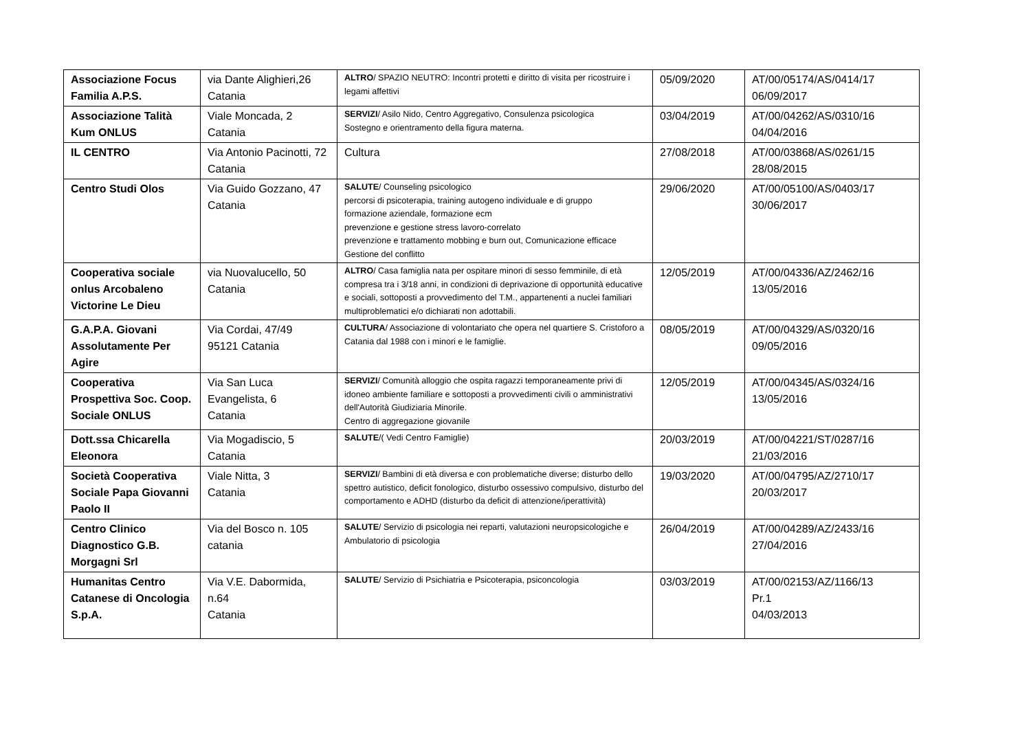| Associazione Focus Familia A.P.S. | via Dante Alighieri,26 Catania | ALTRO / SPAZIO NEUTRO: Incontri protetti e diritto di visita per ricostruire i legami affettivi | 05/09/2020 | AT/00/05174/AS/0414/17 06/09/2017 |
| Associazione Talità Kum ONLUS | Viale Moncada, 2 Catania | SERVIZI / Asilo Nido, Centro Aggregativo, Consulenza psicologica Sostegno e orientramento della figura materna. | 03/04/2019 | AT/00/04262/AS/0310/16 04/04/2016 |
| IL CENTRO | Via Antonio Pacinotti, 72 Catania | Cultura | 27/08/2018 | AT/00/03868/AS/0261/15 28/08/2015 |
| Centro Studi Olos | Via Guido Gozzano, 47 Catania | SALUTE / Counseling psicologico percorsi di psicoterapia, training autogeno individuale e di gruppo formazione aziendale, formazione ecm prevenzione e gestione stress lavoro-correlato prevenzione e trattamento mobbing e burn out, Comunicazione efficace Gestione del conflitto | 29/06/2020 | AT/00/05100/AS/0403/17 30/06/2017 |
| Cooperativa sociale onlus Arcobaleno Victorine Le Dieu | via Nuovalucello, 50 Catania | ALTRO / Casa famiglia nata per ospitare minori di sesso femminile, di età compresa tra i 3/18 anni, in condizioni di deprivazione di opportunità educative e sociali, sottoposti a provvedimento del T.M., appartenenti a nuclei familiari multiproblematici e/o dichiarati non adottabili. | 12/05/2019 | AT/00/04336/AZ/2462/16 13/05/2016 |
| G.A.P.A. Giovani Assolutamente Per Agire | Via Cordai, 47/49 95121 Catania | CULTURA / Associazione di volontariato che opera nel quartiere S. Cristoforo a Catania dal 1988 con i minori e le famiglie. | 08/05/2019 | AT/00/04329/AS/0320/16 09/05/2016 |
| Cooperativa Prospettiva Soc. Coop. Sociale ONLUS | Via San Luca Evangelista, 6 Catania | SERVIZI / Comunità alloggio che ospita ragazzi temporaneamente privi di idoneo ambiente familiare e sottoposti a provvedimenti civili o amministrativi dell'Autorità Giudiziaria Minorile. Centro di aggregazione giovanile | 12/05/2019 | AT/00/04345/AS/0324/16 13/05/2016 |
| Dott.ssa Chicarella Eleonora | Via Mogadiscio, 5 Catania | SALUTE /( Vedi Centro Famiglie) | 20/03/2019 | AT/00/04221/ST/0287/16 21/03/2016 |
| Società Cooperativa Sociale Papa Giovanni Paolo II | Viale Nitta, 3 Catania | SERVIZI / Bambini di età diversa e con problematiche diverse; disturbo dello spettro autistico, deficit fonologico, disturbo ossessivo compulsivo, disturbo del comportamento e ADHD (disturbo da deficit di attenzione/iperattività) | 19/03/2020 | AT/00/04795/AZ/2710/17 20/03/2017 |
| Centro Clinico Diagnostico G.B. Morgagni Srl | Via del Bosco n. 105 catania | SALUTE / Servizio di psicologia nei reparti, valutazioni neuropsicologiche e Ambulatorio di psicologia | 26/04/2019 | AT/00/04289/AZ/2433/16 27/04/2016 |
| Humanitas Centro Catanese di Oncologia S.p.A. | Via V.E. Dabormida, n.64 Catania | SALUTE / Servizio di Psichiatria e Psicoterapia, psiconcologia | 03/03/2019 | AT/00/02153/AZ/1166/13 Pr.1 04/03/2013 |